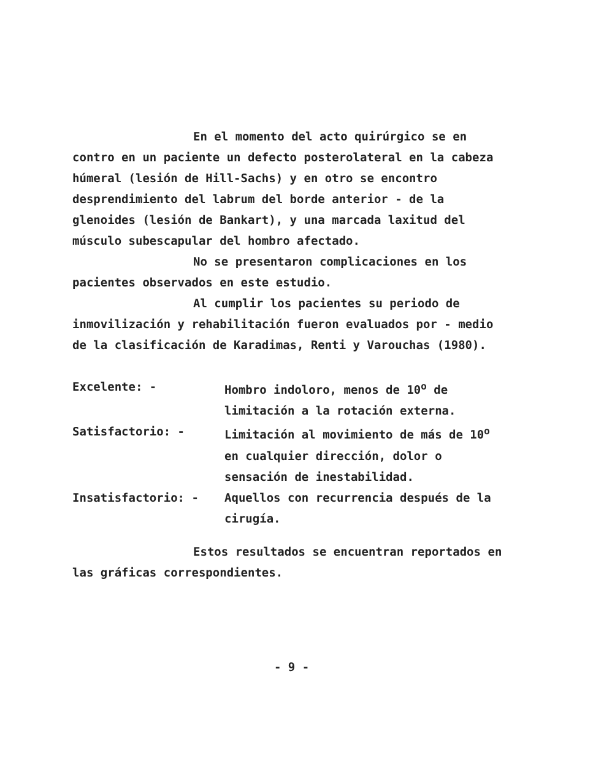En el momento del acto quirúrgico se en contro en un paciente un defecto posterolateral en la cabeza húmeral (lesión de Hill-Sachs) y en otro se encontro desprendimiento del labrum del borde anterior - de la glenoides (lesión de Bankart), y una marcada laxitud del músculo subescapular del hombro afectado.
No se presentaron complicaciones en los pacientes observados en este estudio.
Al cumplir los pacientes su periodo de inmovilización y rehabilitación fueron evaluados por - medio de la clasificación de Karadimas, Renti y Varouchas (1980).
Excelente: - Hombro indoloro, menos de 10<sup>o</sup> de limitación a la rotación externa.
Satisfactorio: - Limitación al movimiento de más de 10<sup>o</sup> en cualquier dirección, dolor o sensación de inestabilidad.
Insatisfactorio: - Aquellos con recurrencia después de la cirugía.
Estos resultados se encuentran reportados en las gráficas correspondientes.
- 9 -